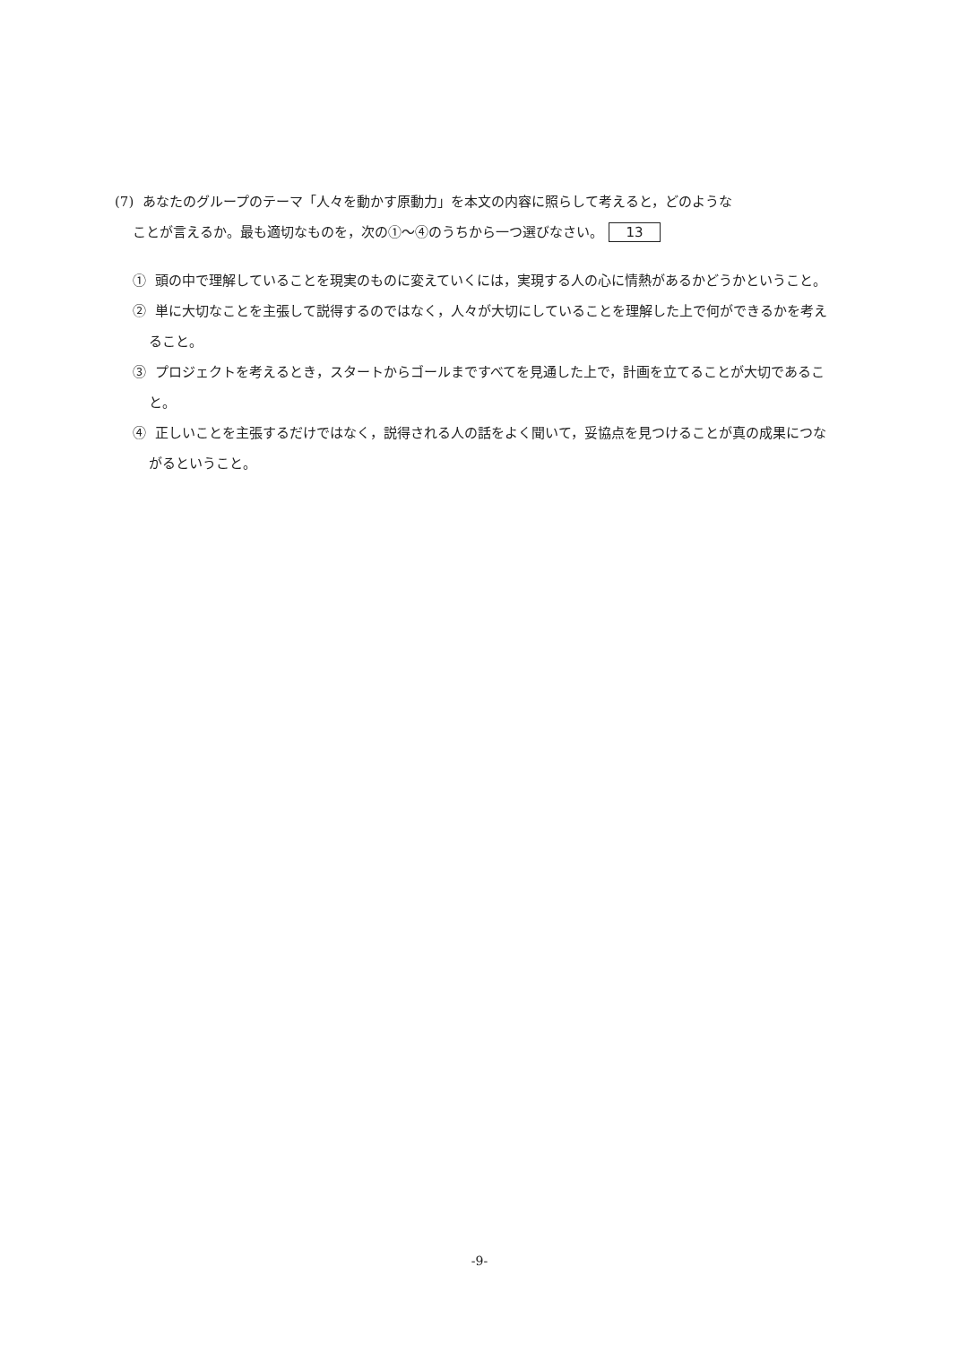(7) あなたのグループのテーマ「人々を動かす原動力」を本文の内容に照らして考えると，どのような
ことが言えるか。最も適切なものを，次の①～④のうちから一つ選びなさい。 13
① 頭の中で理解していることを現実のものに変えていくには，実現する人の心に情熱があるかどうかということ。
② 単に大切なことを主張して説得するのではなく，人々が大切にしていることを理解した上で何ができるかを考えること。
③ プロジェクトを考えるとき，スタートからゴールまですべてを見通した上で，計画を立てることが大切であること。
④ 正しいことを主張するだけではなく，説得される人の話をよく聞いて，妥協点を見つけることが真の成果につながるということ。
-9-